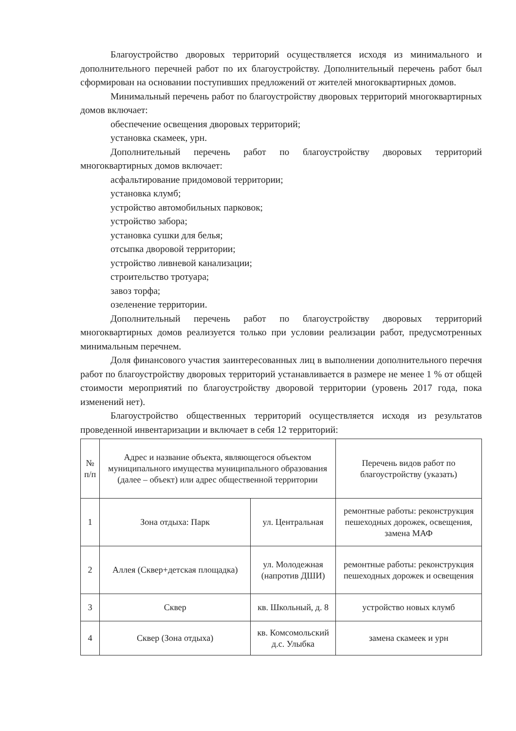Благоустройство дворовых территорий осуществляется исходя из минимального и дополнительного перечней работ по их благоустройству. Дополнительный перечень работ был сформирован на основании поступивших предложений от жителей многоквартирных домов.
Минимальный перечень работ по благоустройству дворовых территорий многоквартирных домов включает:
обеспечение освещения дворовых территорий;
установка скамеек, урн.
Дополнительный перечень работ по благоустройству дворовых территорий многоквартирных домов включает:
асфальтирование придомовой территории;
установка клумб;
устройство автомобильных парковок;
устройство забора;
установка сушки для белья;
отсыпка дворовой территории;
устройство ливневой канализации;
строительство тротуара;
завоз торфа;
озеленение территории.
Дополнительный перечень работ по благоустройству дворовых территорий многоквартирных домов реализуется только при условии реализации работ, предусмотренных минимальным перечнем.
Доля финансового участия заинтересованных лиц в выполнении дополнительного перечня работ по благоустройству дворовых территорий устанавливается в размере не менее 1 % от общей стоимости мероприятий по благоустройству дворовой территории (уровень 2017 года, пока изменений нет).
Благоустройство общественных территорий осуществляется исходя из результатов проведенной инвентаризации и включает в себя 12 территорий:
| № п/п | Адрес и название объекта, являющегося объектом муниципального имущества муниципального образования (далее – объект) или адрес общественной территории | | Перечень видов работ по благоустройству (указать) |
| 1 | Зона отдыха: Парк | ул. Центральная | ремонтные работы: реконструкция пешеходных дорожек, освещения, замена МАФ |
| 2 | Аллея (Сквер+детская площадка) | ул. Молодежная (напротив ДШИ) | ремонтные работы: реконструкция пешеходных дорожек и освещения |
| 3 | Сквер | кв. Школьный, д. 8 | устройство новых клумб |
| 4 | Сквер (Зона отдыха) | кв. Комсомольский д.с. Улыбка | замена скамеек и урн |